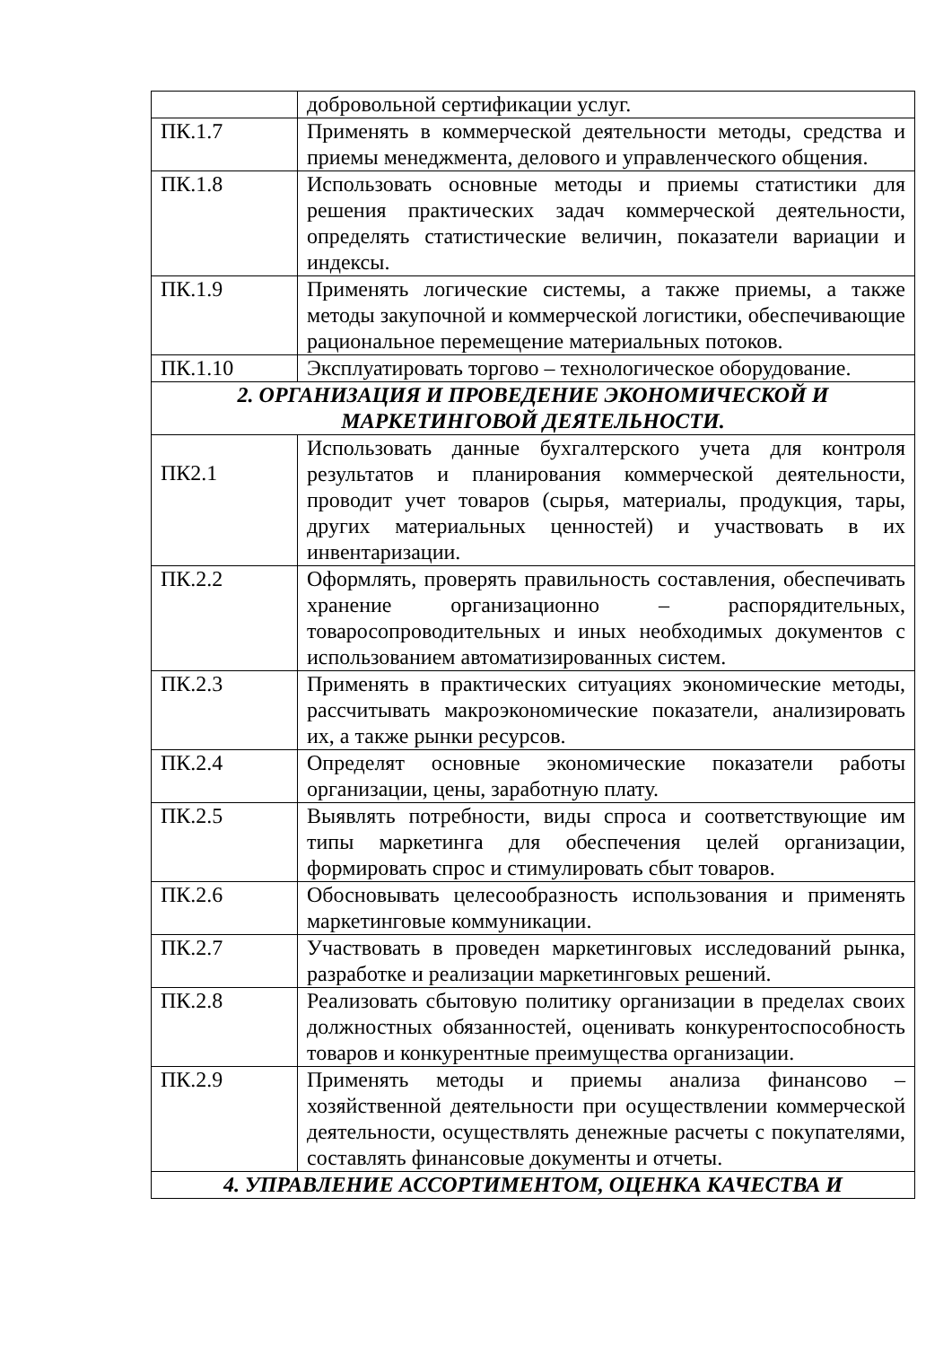| | добровольной сертификации услуг. |
| ПК.1.7 | Применять в коммерческой деятельности методы, средства и приемы менеджмента, делового и управленческого общения. |
| ПК.1.8 | Использовать основные методы и приемы статистики для решения практических задач коммерческой деятельности, определять статистические величин, показатели вариации и индексы. |
| ПК.1.9 | Применять логические системы, а также приемы, а также методы закупочной и коммерческой логистики, обеспечивающие рациональное перемещение материальных потоков. |
| ПК.1.10 | Эксплуатировать торгово – технологическое оборудование. |
| 2. ОРГАНИЗАЦИЯ И ПРОВЕДЕНИЕ ЭКОНОМИЧЕСКОЙ И МАРКЕТИНГОВОЙ ДЕЯТЕЛЬНОСТИ. | |
| ПК2.1 | Использовать данные бухгалтерского учета для контроля результатов и планирования коммерческой деятельности, проводит учет товаров (сырья, материалы, продукция, тары, других материальных ценностей) и участвовать в их инвентаризации. |
| ПК.2.2 | Оформлять, проверять правильность составления, обеспечивать хранение организационно – распорядительных, товаросопроводительных и иных необходимых документов с использованием автоматизированных систем. |
| ПК.2.3 | Применять в практических ситуациях экономические методы, рассчитывать макроэкономические показатели, анализировать их, а также рынки ресурсов. |
| ПК.2.4 | Определят основные экономические показатели работы организации, цены, заработную плату. |
| ПК.2.5 | Выявлять потребности, виды спроса и соответствующие им типы маркетинга для обеспечения целей организации, формировать спрос и стимулировать сбыт товаров. |
| ПК.2.6 | Обосновывать целесообразность использования и применять маркетинговые коммуникации. |
| ПК.2.7 | Участвовать в проведен маркетинговых исследований рынка, разработке и реализации маркетинговых решений. |
| ПК.2.8 | Реализовать сбытовую политику организации в пределах своих должностных обязанностей, оценивать конкурентоспособность товаров и конкурентные преимущества организации. |
| ПК.2.9 | Применять методы и приемы анализа финансово – хозяйственной деятельности при осуществлении коммерческой деятельности, осуществлять денежные расчеты с покупателями, составлять финансовые документы и отчеты. |
| 4. УПРАВЛЕНИЕ АССОРТИМЕНТОМ, ОЦЕНКА КАЧЕСТВА И | |